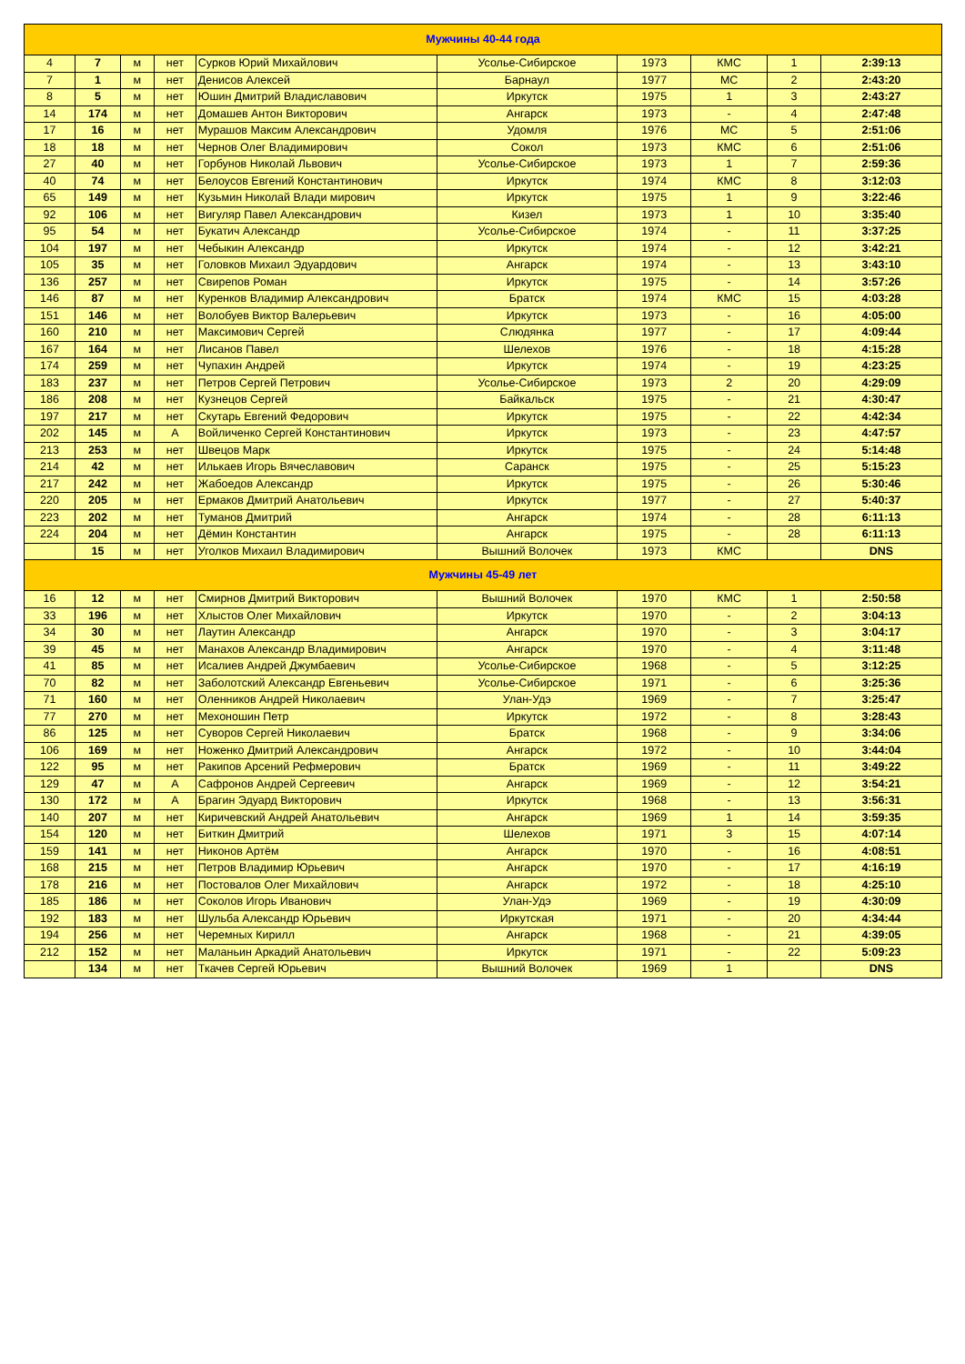| Мужчины 40-44 года | | | | | | | | | |
| 4 | 7 | м | нет | Сурков Юрий Михайлович | Усолье-Сибирское | 1973 | КМС | 1 | 2:39:13 |
| 7 | 1 | м | нет | Денисов Алексей | Барнаул | 1977 | МС | 2 | 2:43:20 |
| 8 | 5 | м | нет | Юшин Дмитрий Владиславович | Иркутск | 1975 | 1 | 3 | 2:43:27 |
| 14 | 174 | м | нет | Домашев Антон Викторович | Ангарск | 1973 | - | 4 | 2:47:48 |
| 17 | 16 | м | нет | Мурашов Максим Александрович | Удомля | 1976 | МС | 5 | 2:51:06 |
| 18 | 18 | м | нет | Чернов Олег Владимирович | Сокол | 1973 | КМС | 6 | 2:51:06 |
| 27 | 40 | м | нет | Горбунов Николай Львович | Усолье-Сибирское | 1973 | 1 | 7 | 2:59:36 |
| 40 | 74 | м | нет | Белоусов Евгений Константинович | Иркутск | 1974 | КМС | 8 | 3:12:03 |
| 65 | 149 | м | нет | Кузьмин Николай Влади мирович | Иркутск | 1975 | 1 | 9 | 3:22:46 |
| 92 | 106 | м | нет | Вигуляр Павел Александрович | Кизел | 1973 | 1 | 10 | 3:35:40 |
| 95 | 54 | м | нет | Букатич Александр | Усолье-Сибирское | 1974 | - | 11 | 3:37:25 |
| 104 | 197 | м | нет | Чебыкин Александр | Иркутск | 1974 | - | 12 | 3:42:21 |
| 105 | 35 | м | нет | Головков Михаил Эдуардович | Ангарск | 1974 | - | 13 | 3:43:10 |
| 136 | 257 | м | нет | Свирепов Роман | Иркутск | 1975 | - | 14 | 3:57:26 |
| 146 | 87 | м | нет | Куренков Владимир Александрович | Братск | 1974 | КМС | 15 | 4:03:28 |
| 151 | 146 | м | нет | Волобуев Виктор Валерьевич | Иркутск | 1973 | - | 16 | 4:05:00 |
| 160 | 210 | м | нет | Максимович Сергей | Слюдянка | 1977 | - | 17 | 4:09:44 |
| 167 | 164 | м | нет | Лисанов Павел | Шелехов | 1976 | - | 18 | 4:15:28 |
| 174 | 259 | м | нет | Чупахин Андрей | Иркутск | 1974 | - | 19 | 4:23:25 |
| 183 | 237 | м | нет | Петров Сергей Петрович | Усолье-Сибирское | 1973 | 2 | 20 | 4:29:09 |
| 186 | 208 | м | нет | Кузнецов Сергей | Байкальск | 1975 | - | 21 | 4:30:47 |
| 197 | 217 | м | нет | Скутарь Евгений Федорович | Иркутск | 1975 | - | 22 | 4:42:34 |
| 202 | 145 | м | А | Войличенко Сергей Константинович | Иркутск | 1973 | - | 23 | 4:47:57 |
| 213 | 253 | м | нет | Швецов Марк | Иркутск | 1975 | - | 24 | 5:14:48 |
| 214 | 42 | м | нет | Илькаев Игорь Вячеславович | Саранск | 1975 | - | 25 | 5:15:23 |
| 217 | 242 | м | нет | Жабоедов Александр | Иркутск | 1975 | - | 26 | 5:30:46 |
| 220 | 205 | м | нет | Ермаков Дмитрий Анатольевич | Иркутск | 1977 | - | 27 | 5:40:37 |
| 223 | 202 | м | нет | Туманов Дмитрий | Ангарск | 1974 | - | 28 | 6:11:13 |
| 224 | 204 | м | нет | Дёмин Константин | Ангарск | 1975 | - | 28 | 6:11:13 |
| | 15 | м | нет | Уголков Михаил Владимирович | Вышний Волочек | 1973 | КМС | | DNS |
| Мужчины 45-49 лет | | | | | | | | | |
| 16 | 12 | м | нет | Смирнов Дмитрий Викторович | Вышний Волочек | 1970 | КМС | 1 | 2:50:58 |
| 33 | 196 | м | нет | Хлыстов Олег Михайлович | Иркутск | 1970 | - | 2 | 3:04:13 |
| 34 | 30 | м | нет | Лаутин Александр | Ангарск | 1970 | - | 3 | 3:04:17 |
| 39 | 45 | м | нет | Манахов Александр Владимирович | Ангарск | 1970 | - | 4 | 3:11:48 |
| 41 | 85 | м | нет | Исалиев Андрей Джумбаевич | Усолье-Сибирское | 1968 | - | 5 | 3:12:25 |
| 70 | 82 | м | нет | Заболотский Александр Евгеньевич | Усолье-Сибирское | 1971 | - | 6 | 3:25:36 |
| 71 | 160 | м | нет | Оленников Андрей Николаевич | Улан-Удэ | 1969 | - | 7 | 3:25:47 |
| 77 | 270 | м | нет | Мехоношин Петр | Иркутск | 1972 | - | 8 | 3:28:43 |
| 86 | 125 | м | нет | Суворов Сергей Николаевич | Братск | 1968 | - | 9 | 3:34:06 |
| 106 | 169 | м | нет | Ноженко Дмитрий Александрович | Ангарск | 1972 | - | 10 | 3:44:04 |
| 122 | 95 | м | нет | Ракипов Арсений Рефмерович | Братск | 1969 | - | 11 | 3:49:22 |
| 129 | 47 | м | А | Сафронов Андрей Сергеевич | Ангарск | 1969 | - | 12 | 3:54:21 |
| 130 | 172 | м | А | Брагин Эдуард Викторович | Иркутск | 1968 | - | 13 | 3:56:31 |
| 140 | 207 | м | нет | Киричевский Андрей Анатольевич | Ангарск | 1969 | 1 | 14 | 3:59:35 |
| 154 | 120 | м | нет | Биткин Дмитрий | Шелехов | 1971 | 3 | 15 | 4:07:14 |
| 159 | 141 | м | нет | Никонов Артём | Ангарск | 1970 | - | 16 | 4:08:51 |
| 168 | 215 | м | нет | Петров Владимир Юрьевич | Ангарск | 1970 | - | 17 | 4:16:19 |
| 178 | 216 | м | нет | Постовалов Олег Михайлович | Ангарск | 1972 | - | 18 | 4:25:10 |
| 185 | 186 | м | нет | Соколов Игорь Иванович | Улан-Удэ | 1969 | - | 19 | 4:30:09 |
| 192 | 183 | м | нет | Шульба Александр Юрьевич | Иркутская | 1971 | - | 20 | 4:34:44 |
| 194 | 256 | м | нет | Черемных Кирилл | Ангарск | 1968 | - | 21 | 4:39:05 |
| 212 | 152 | м | нет | Маланьин Аркадий Анатольевич | Иркутск | 1971 | - | 22 | 5:09:23 |
| | 134 | м | нет | Ткачев Сергей Юрьевич | Вышний Волочек | 1969 | 1 | | DNS |